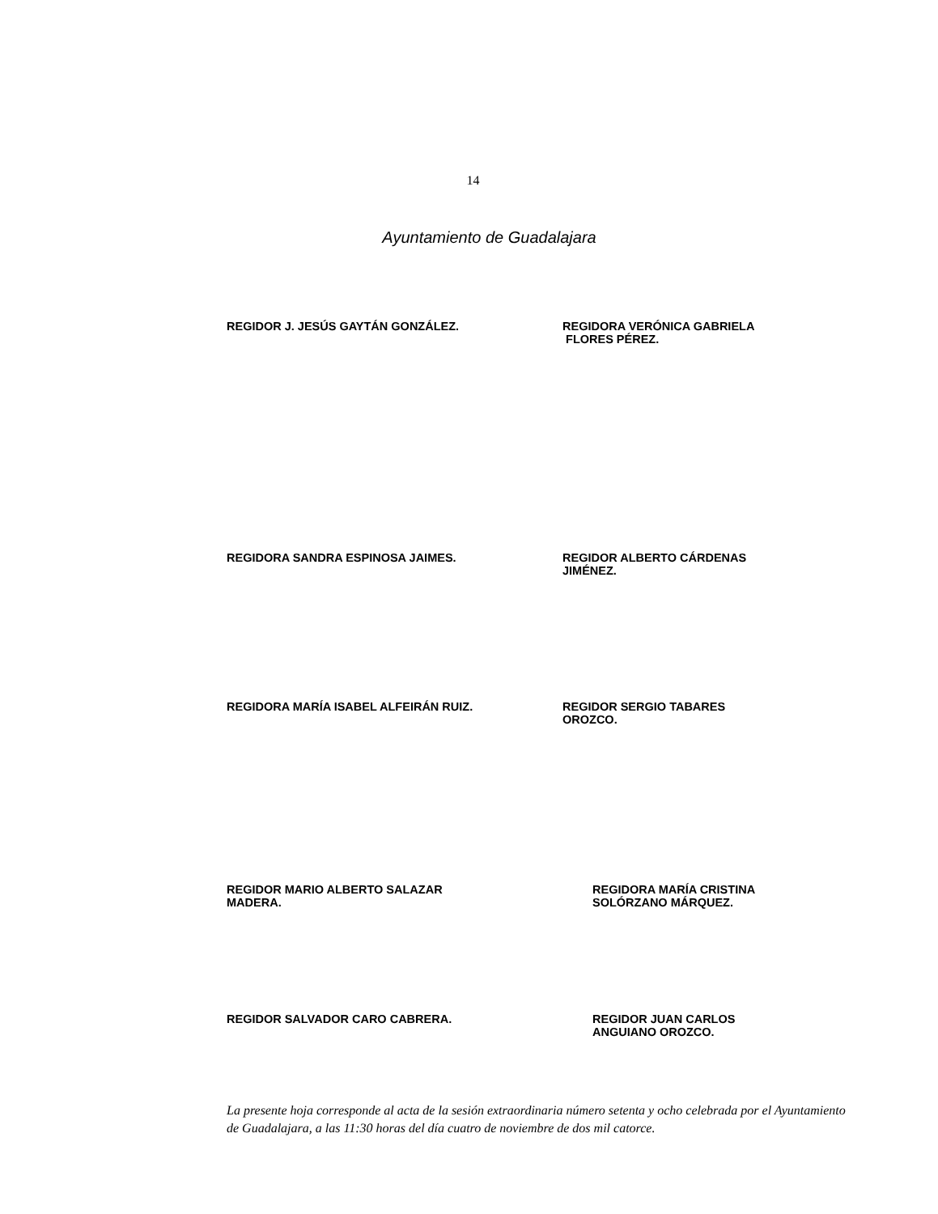14
Ayuntamiento de Guadalajara
REGIDOR J. JESÚS GAYTÁN GONZÁLEZ. REGIDORA VERÓNICA GABRIELA
FLORES PÉREZ.
REGIDORA SANDRA ESPINOSA JAIMES. REGIDOR ALBERTO CÁRDENAS
JIMÉNEZ.
REGIDORA MARÍA ISABEL ALFEIRÁN RUIZ. REGIDOR SERGIO TABARES
OROZCO.
REGIDOR MARIO ALBERTO SALAZAR
MADERA.
REGIDORA MARÍA CRISTINA
SOLÓRZANO MÁRQUEZ.
REGIDOR SALVADOR CARO CABRERA. REGIDOR JUAN CARLOS
ANGUIANO OROZCO.
La presente hoja corresponde al acta de la sesión extraordinaria número setenta y ocho celebrada por el Ayuntamiento de Guadalajara, a las 11:30 horas del día cuatro de noviembre de dos mil catorce.